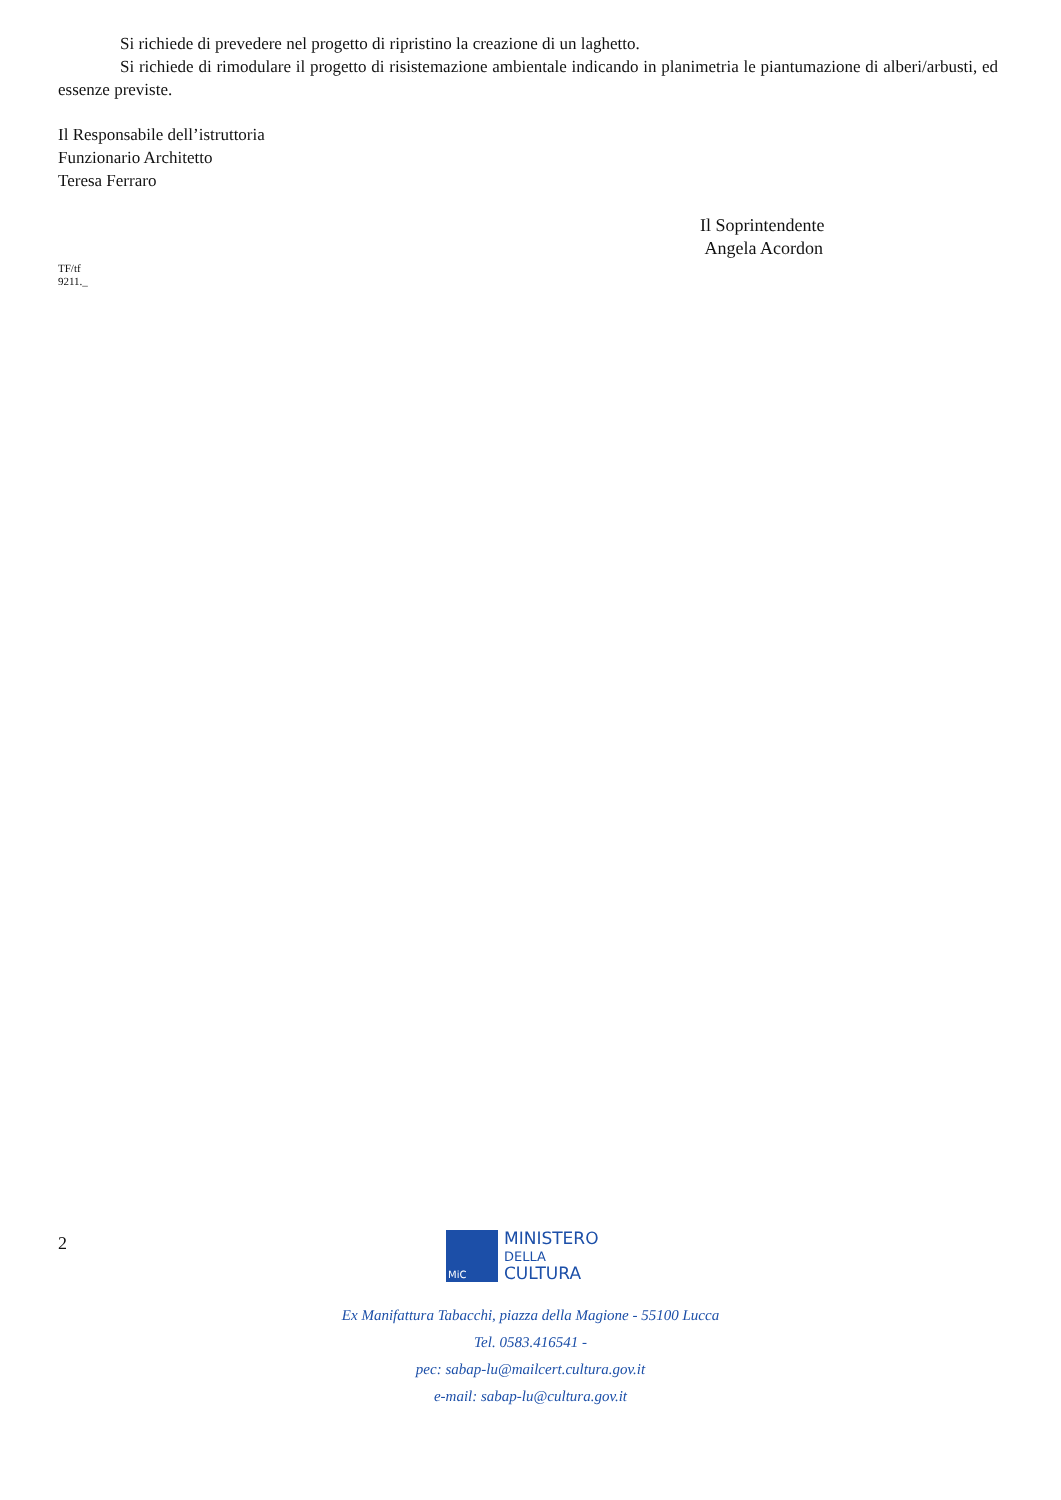Si richiede di prevedere nel progetto di ripristino la creazione di un laghetto.
Si richiede di rimodulare il progetto di risistemazione ambientale indicando in planimetria le piantumazione di alberi/arbusti, ed essenze previste.
Il Responsabile dell’istruttoria
Funzionario Architetto
Teresa Ferraro
TF/tf
9211._
Il Soprintendente
Angela Acordon
2
MiC
MINISTERO
DELLA
CULTURA
Ex Manifattura Tabacchi, piazza della Magione - 55100 Lucca
Tel. 0583.416541 -
pec: sabap-lu@mailcert.cultura.gov.it
e-mail: sabap-lu@cultura.gov.it